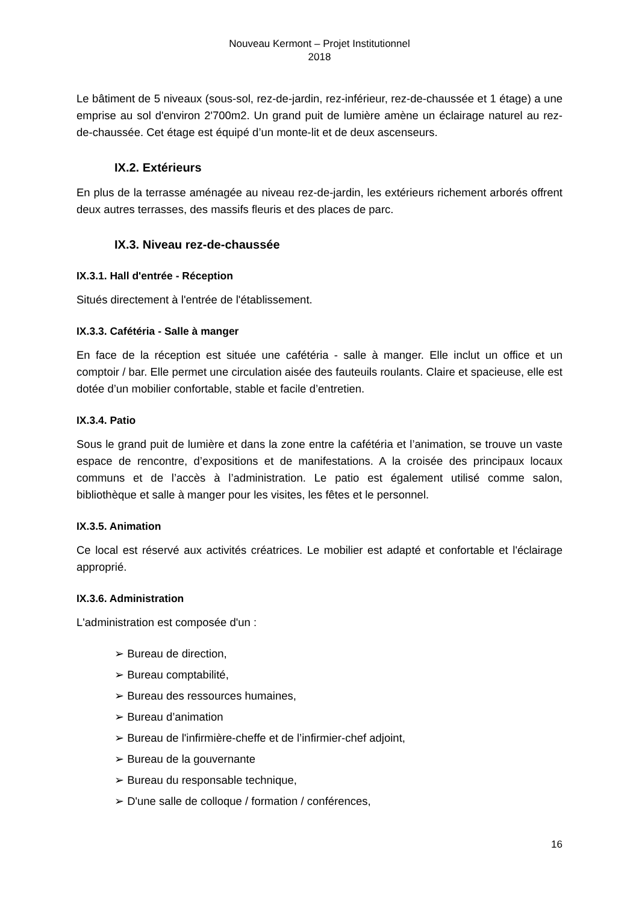Nouveau Kermont – Projet Institutionnel
2018
Le bâtiment de 5 niveaux (sous-sol, rez-de-jardin, rez-inférieur, rez-de-chaussée et 1 étage) a une emprise au sol d'environ 2'700m2. Un grand puit de lumière amène un éclairage naturel au rez-de-chaussée. Cet étage est équipé d’un monte-lit et de deux ascenseurs.
IX.2. Extérieurs
En plus de la terrasse aménagée au niveau rez-de-jardin, les extérieurs richement arborés offrent deux autres terrasses, des massifs fleuris et des places de parc.
IX.3. Niveau rez-de-chaussée
IX.3.1. Hall d'entrée - Réception
Situés directement à l'entrée de l'établissement.
IX.3.3. Cafétéria - Salle à manger
En face de la réception est située une cafétéria - salle à manger. Elle inclut un office et un comptoir / bar. Elle permet une circulation aisée des fauteuils roulants. Claire et spacieuse, elle est dotée d’un mobilier confortable, stable et facile d’entretien.
IX.3.4. Patio
Sous le grand puit de lumière et dans la zone entre la cafétéria et l’animation, se trouve un vaste espace de rencontre, d’expositions et de manifestations. A la croisée des principaux locaux communs et de l’accès à l’administration. Le patio est également utilisé comme salon, bibliothèque et salle à manger pour les visites, les fêtes et le personnel.
IX.3.5. Animation
Ce local est réservé aux activités créatrices. Le mobilier est adapté et confortable et l'éclairage approprié.
IX.3.6. Administration
L'administration est composée d'un :
➢ Bureau de direction,
➢ Bureau comptabilité,
➢ Bureau des ressources humaines,
➢ Bureau d’animation
➢ Bureau de l'infirmière-cheffe et de l’infirmier-chef adjoint,
➢ Bureau de la gouvernante
➢ Bureau du responsable technique,
➢ D'une salle de colloque / formation / conférences,
16